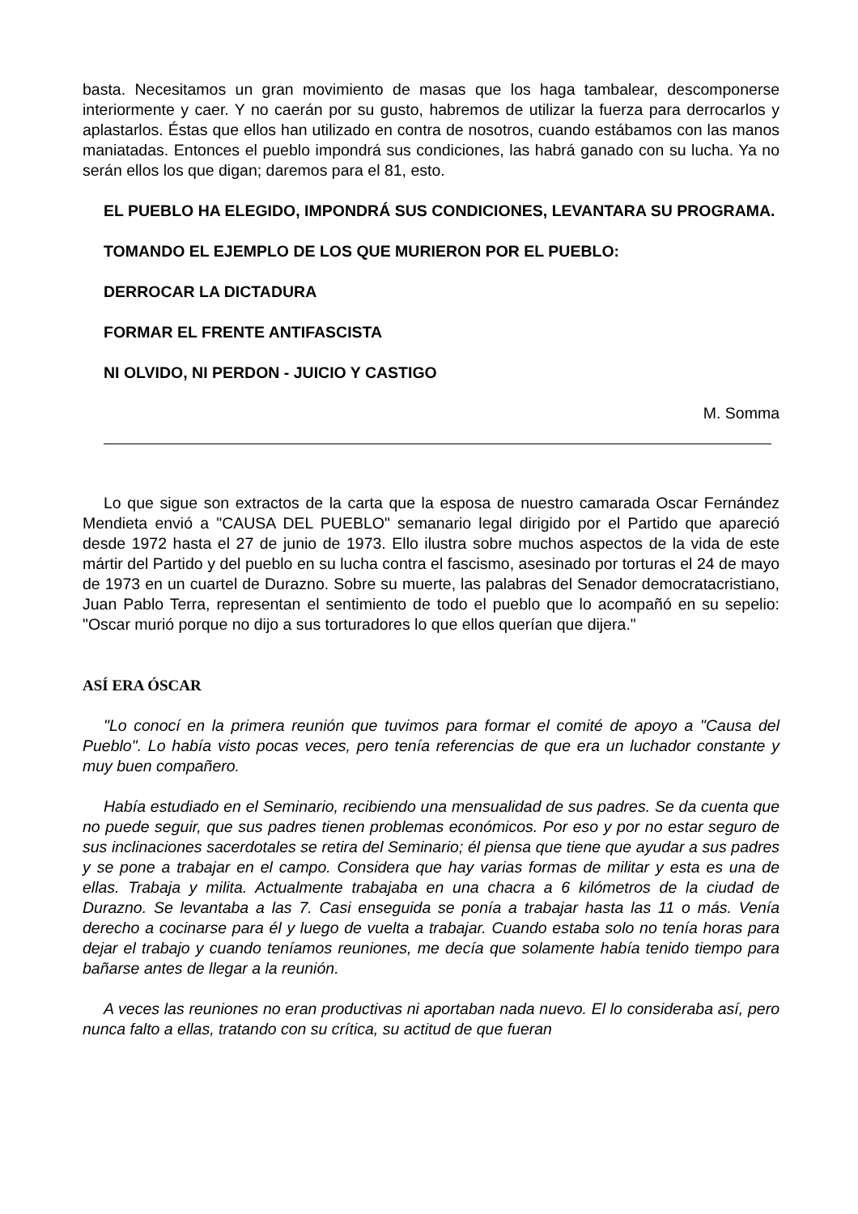basta. Necesitamos un gran movimiento de masas que los haga tambalear, descomponerse interiormente y caer. Y no caerán por su gusto, habremos de utilizar la fuerza para derrocarlos y aplastarlos. Éstas que ellos han utilizado en contra de nosotros, cuando estábamos con las manos maniatadas. Entonces el pueblo impondrá sus condiciones, las habrá ganado con su lucha. Ya no serán ellos los que digan; daremos para el 81, esto.
EL PUEBLO HA ELEGIDO, IMPONDRÁ SUS CONDICIONES, LEVANTARA SU PROGRAMA.
TOMANDO EL EJEMPLO DE LOS QUE MURIERON POR EL PUEBLO:
DERROCAR LA DICTADURA
FORMAR EL FRENTE ANTIFASCISTA
NI OLVIDO, NI PERDON - JUICIO Y CASTIGO
M. Somma
Lo que sigue son extractos de la carta que la esposa de nuestro camarada Oscar Fernández Mendieta envió a "CAUSA DEL PUEBLO" semanario legal dirigido por el Partido que apareció desde 1972 hasta el 27 de junio de 1973. Ello ilustra sobre muchos aspectos de la vida de este mártir del Partido y del pueblo en su lucha contra el fascismo, asesinado por torturas el 24 de mayo de 1973 en un cuartel de Durazno. Sobre su muerte, las palabras del Senador democratacristiano, Juan Pablo Terra, representan el sentimiento de todo el pueblo que lo acompañó en su sepelio: "Oscar murió porque no dijo a sus torturadores lo que ellos querían que dijera."
ASÍ ERA ÓSCAR
"Lo conocí en la primera reunión que tuvimos para formar el comité de apoyo a "Causa del Pueblo". Lo había visto pocas veces, pero tenía referencias de que era un luchador constante y muy buen compañero.
Había estudiado en el Seminario, recibiendo una mensualidad de sus padres. Se da cuenta que no puede seguir, que sus padres tienen problemas económicos. Por eso y por no estar seguro de sus inclinaciones sacerdotales se retira del Seminario; él piensa que tiene que ayudar a sus padres y se pone a trabajar en el campo. Considera que hay varias formas de militar y esta es una de ellas. Trabaja y milita. Actualmente trabajaba en una chacra a 6 kilómetros de la ciudad de Durazno. Se levantaba a las 7. Casi enseguida se ponía a trabajar hasta las 11 o más. Venía derecho a cocinarse para él y luego de vuelta a trabajar. Cuando estaba solo no tenía horas para dejar el trabajo y cuando teníamos reuniones, me decía que solamente había tenido tiempo para bañarse antes de llegar a la reunión.
A veces las reuniones no eran productivas ni aportaban nada nuevo. El lo consideraba así, pero nunca falto a ellas, tratando con su crítica, su actitud de que fueran